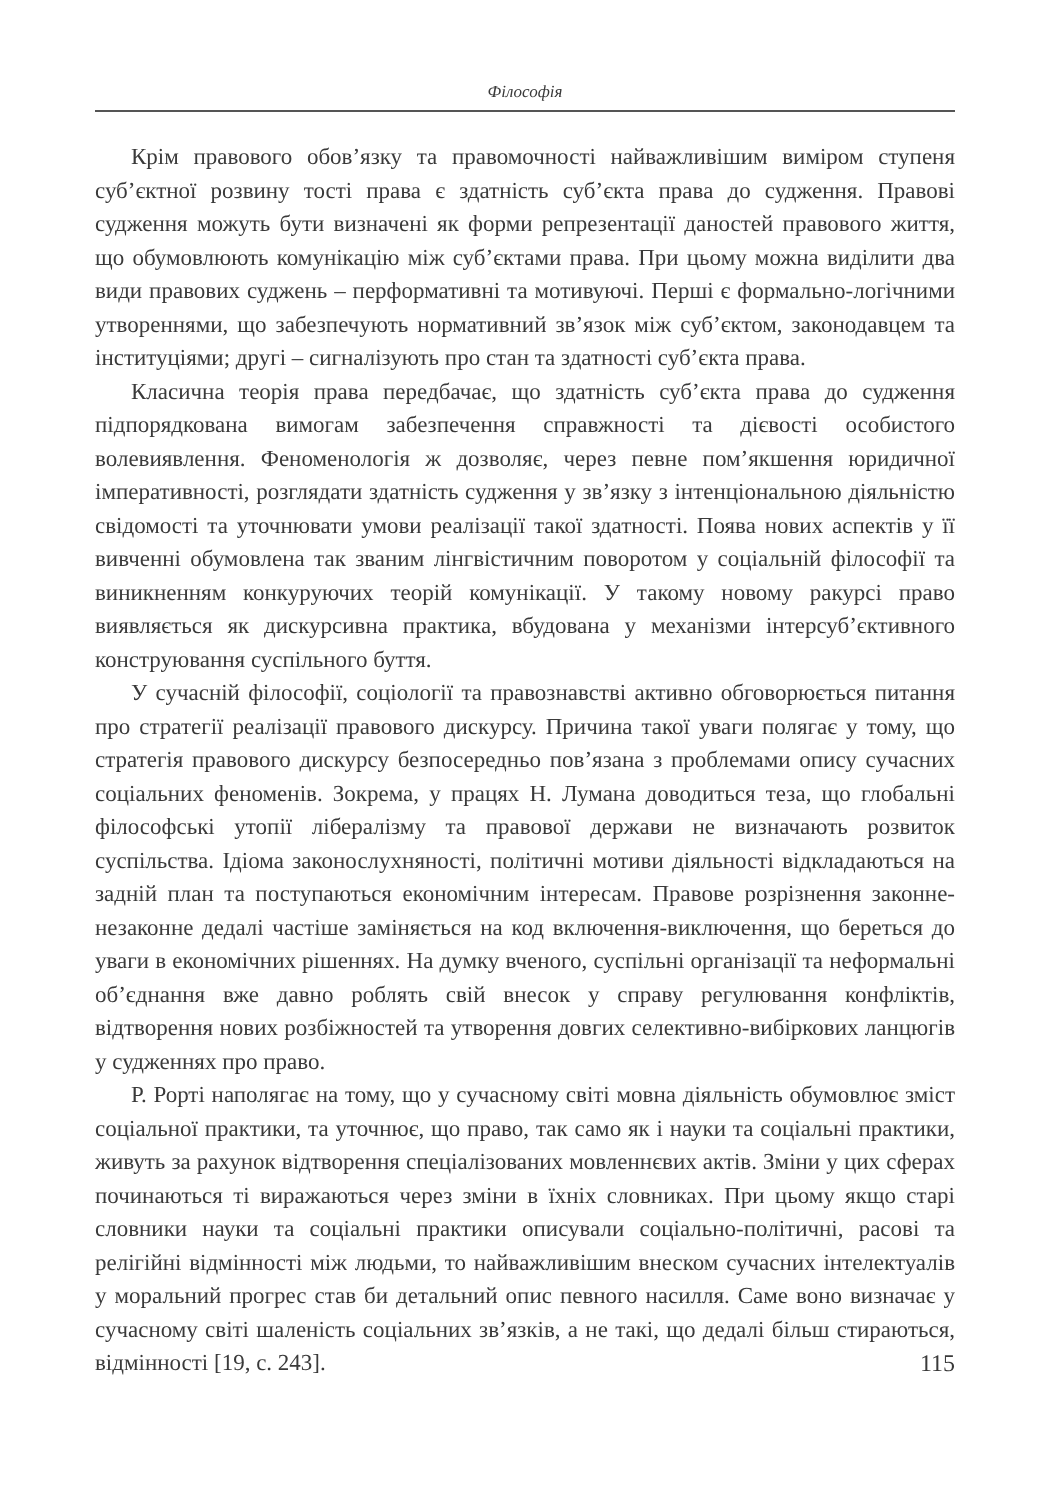Філософія
Крім правового обов’язку та правомочності найважливішим виміром ступеня суб’єктної розвину тості права є здатність суб’єкта права до судження. Правові судження можуть бути визначені як форми репрезентації даностей правового життя, що обумовлюють комунікацію між суб’єктами права. При цьому можна виділити два види правових суджень – перформативні та мотивуючі. Перші є формально-логічними утвореннями, що забезпечують нормативний зв’язок між суб’єктом, законодавцем та інституціями; другі – сигналізують про стан та здатності суб’єкта права.
Класична теорія права передбачає, що здатність суб’єкта права до судження підпорядкована вимогам забезпечення справжності та дієвості особистого волевиявлення. Феноменологія ж дозволяє, через певне пом’якшення юридичної імперативності, розглядати здатність судження у зв’язку з інтенціональною діяльністю свідомості та уточнювати умови реалізації такої здатності. Поява нових аспектів у її вивченні обумовлена так званим лінгвістичним поворотом у соціальній філософії та виникненням конкуруючих теорій комунікації. У такому новому ракурсі право виявляється як дискурсивна практика, вбудована у механізми інтерсуб’єктивного конструювання суспільного буття.
У сучасній філософії, соціології та правознавстві активно обговорюється питання про стратегії реалізації правового дискурсу. Причина такої уваги полягає у тому, що стратегія правового дискурсу безпосередньо пов’язана з проблемами опису сучасних соціальних феноменів. Зокрема, у працях Н. Лумана доводиться теза, що глобальні філософські утопії лібералізму та правової держави не визначають розвиток суспільства. Ідіома законослухняності, політичні мотиви діяльності відкладаються на задній план та поступаються економічним інтересам. Правове розрізнення законне-незаконне дедалі частіше заміняється на код включення-виключення, що береться до уваги в економічних рішеннях. На думку вченого, суспільні організації та неформальні об’єднання вже давно роблять свій внесок у справу регулювання конфліктів, відтворення нових розбіжностей та утворення довгих селективно-вибіркових ланцюгів у судженнях про право.
Р. Рорті наполягає на тому, що у сучасному світі мовна діяльність обумовлює зміст соціальної практики, та уточнює, що право, так само як і науки та соціальні практики, живуть за рахунок відтворення спеціалізованих мовленнєвих актів. Зміни у цих сферах починаються ті виражаються через зміни в їхніх словниках. При цьому якщо старі словники науки та соціальні практики описували соціально-політичні, расові та релігійні відмінності між людьми, то найважливішим внеском сучасних інтелектуалів у моральний прогрес став би детальний опис певного насилля. Саме воно визначає у сучасному світі шаленість соціальних зв’язків, а не такі, що дедалі більш стираються, відмінності [19, с. 243].
115